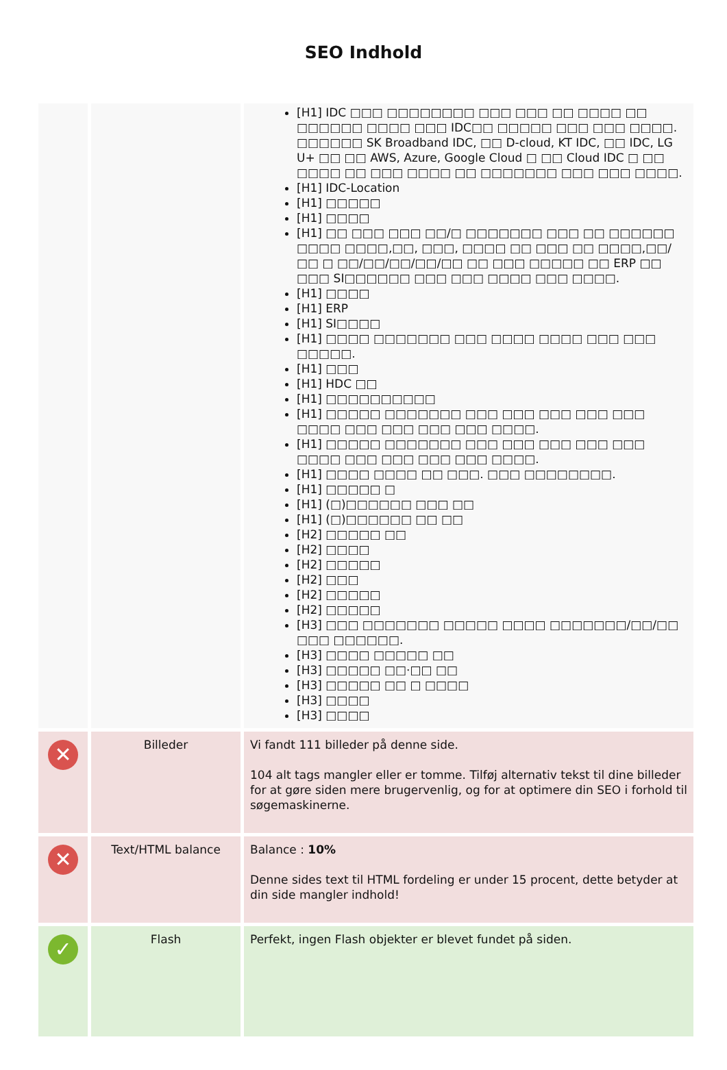SEO Indhold
| | | [H1] IDC □□□ □□□□□□□□ □□□ □□□ □□ □□□□ □□ □□□□□□ □□□□ □□□ IDC□□ □□□□□ □□□ □□□ □□□□. □□□□□□ SK Broadband IDC, □□ D-cloud, KT IDC, □□ IDC, LG U+ □□ □□ AWS, Azure, Google Cloud □ □□ Cloud IDC □ □□ □□□□ □□ □□□ □□□□ □□ □□□□□□□ □□□ □□□ □□□□. [H1] IDC-Location [H1] □□□□□ [H1] □□□□ [H1] □□ □□□ □□□ □□/□ □□□□□□□ □□□ □□ □□□□□□ □□□□ □□□□,□□, □□□, □□□□ □□ □□□ □□ □□□□,□□/□□ □ □□/□□/□□/□□/□□ □□ □□□ □□□□□ □□ ERP □□ □□□ SI□□□□□□ □□□ □□□ □□□□ □□□ □□□□. [H1] □□□□ [H1] ERP [H1] SI□□□□ [H1] □□□□ □□□□□□□ □□□ □□□□ □□□□ □□□ □□□ □□□□□. [H1] □□□ [H1] HDC □□ [H1] □□□□□□□□□□ [H1] □□□□□ □□□□□□□ □□□ □□□ □□□ □□□ □□□ □□□□ □□□ □□□ □□□ □□□ □□□□. [H1] □□□□□ □□□□□□□ □□□ □□□ □□□ □□□ □□□ □□□□ □□□ □□□ □□□ □□□ □□□□. [H1] □□□□ □□□□ □□ □□□. □□□ □□□□□□□□. [H1] □□□□□ □ [H1] (□)□□□□□□ □□□ □□ [H1] (□)□□□□□□ □□ □□ [H2] □□□□□ □□ [H2] □□□□ [H2] □□□□□ [H2] □□□ [H2] □□□□□ [H2] □□□□□ [H3] □□□ □□□□□□□ □□□□□ □□□□ □□□□□□□/□□/□□ □□□ □□□□□□. [H3] □□□□ □□□□□ □□ [H3] □□□□□ □□·□□ □□ [H3] □□□□□ □□ □ □□□□ [H3] □□□□ [H3] □□□□ |
| ✕ | Billeder | Vi fandt 111 billeder på denne side. 104 alt tags mangler eller er tomme. Tilføj alternativ tekst til dine billeder for at gøre siden mere brugervenlig, og for at optimere din SEO i forhold til søgemaskinerne. |
| ✕ | Text/HTML balance | Balance : 10% Denne sides text til HTML fordeling er under 15 procent, dette betyder at din side mangler indhold! |
| ✓ | Flash | Perfekt, ingen Flash objekter er blevet fundet på siden. |